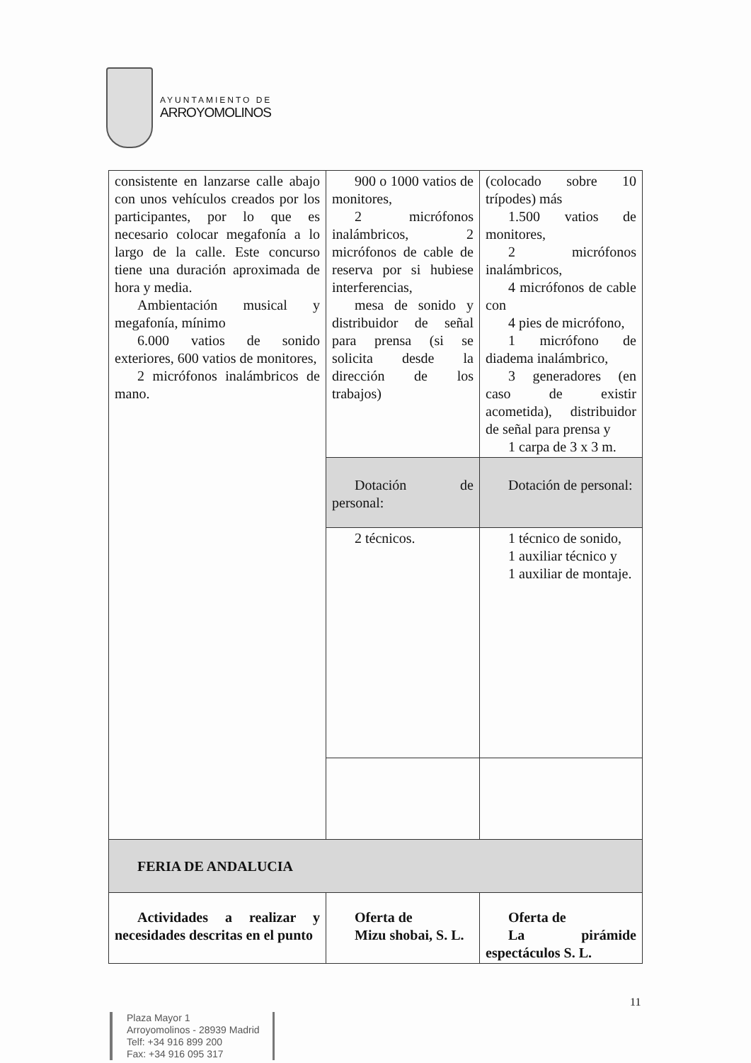AYUNTAMIENTO DE
ARROYOMOLINOS
| consistente en lanzarse calle abajo con unos vehículos creados por los participantes, por lo que es necesario colocar megafonía a lo largo de la calle. Este concurso tiene una duración aproximada de hora y media. Ambientación musical y megafonía, mínimo 6.000 vatios de sonido exteriores, 600 vatios de monitores, 2 micrófonos inalámbricos de mano. | 900 o 1000 vatios de monitores, 2 micrófonos inalámbricos, 2 micrófonos de cable de reserva por si hubiese interferencias, mesa de sonido y distribuidor de señal para prensa (si se solicita desde la dirección de los trabajos) | (colocado sobre 10 trípodes) más 1.500 vatios de monitores, 2 micrófonos inalámbricos, 4 micrófonos de cable con 4 pies de micrófono, 1 micrófono de diadema inalámbrico, 3 generadores (en caso de existir acometida), distribuidor de señal para prensa y 1 carpa de 3 x 3 m. |
| | Dotación de personal: | Dotación de personal: |
| | 2 técnicos. | 1 técnico de sonido, 1 auxiliar técnico y 1 auxiliar de montaje. |
| FERIA DE ANDALUCIA | | |
| Actividades a realizar y necesidades descritas en el punto | Oferta de Mizu shobai, S. L. | Oferta de La pirámide espectáculos S. L. |
11
Plaza Mayor 1
Arroyomolinos - 28939 Madrid
Telf: +34 916 899 200
Fax: +34 916 095 317